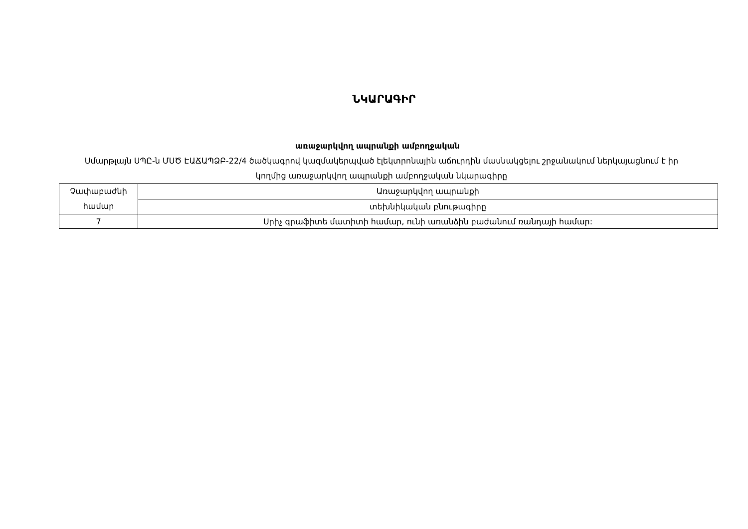ՆԿԱՐԱԳԻՐ
առաջարկվող ապրանքի ամբողջական
Սմարթլայն ՍՊԸ-ն ՄՍԾ ԷԱՃԱՊՁԲ-22/4 ծածկագրով կազմակերպված էլեկտրոնային աճուրդին մասնակցելու շրջանակում ներկայացնում է իր կողմից առաջարկվող ապրանքի ամբողջական նկարագիրը
| Չափաբաժնի համար | Առաջարկվող ապրանքի |
| | տեխնիկական բնութագիրը |
| 7 | Սրիչ գրաֆիտե մատիտի համար, ունի առանձին բաժանում ռանդայի համար: |